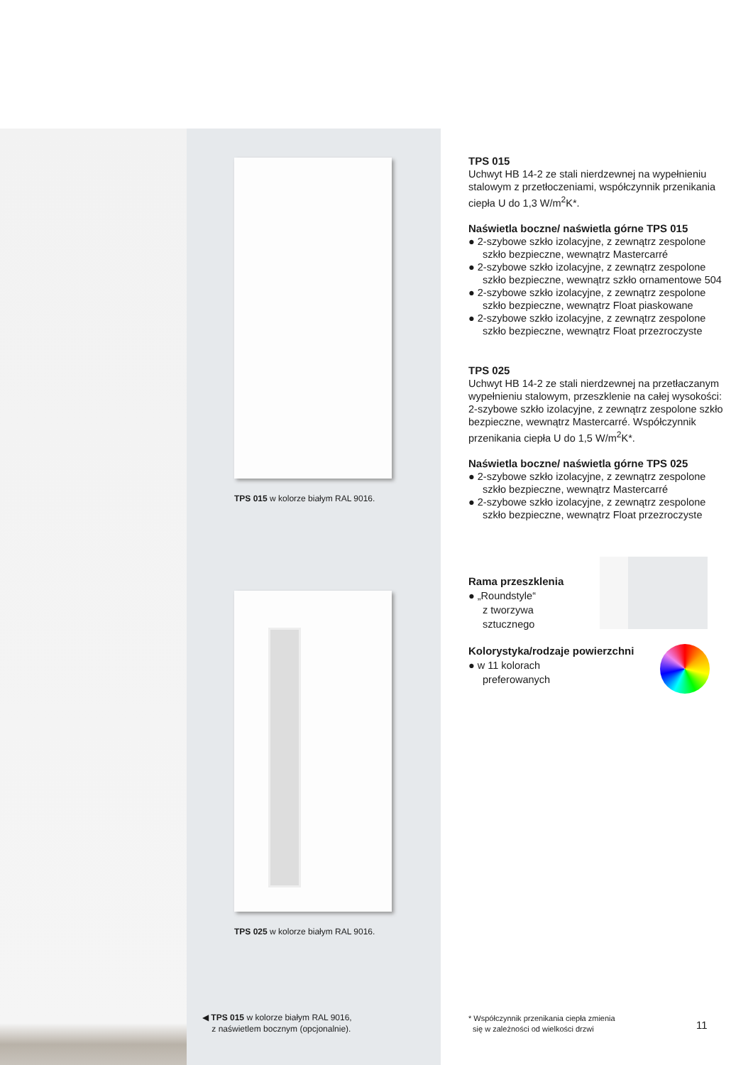TPS 015 w kolorze białym RAL 9016.
TPS 025 w kolorze białym RAL 9016.
◀ TPS 015 w kolorze białym RAL 9016,
z naświetlem bocznym (opcjonalnie).
TPS 015
Uchwyt HB 14-2 ze stali nierdzewnej na wypełnieniu stalowym z przetłoczeniami, współczynnik przenikania ciepła U do 1,3 W/m<sup>2</sup>K*.
Naświetla boczne/ naświetla górne TPS 015
● 2-szybowe szkło izolacyjne, z zewnątrz zespolone szkło bezpieczne, wewnątrz Mastercarré
● 2-szybowe szkło izolacyjne, z zewnątrz zespolone szkło bezpieczne, wewnątrz szkło ornamentowe 504
● 2-szybowe szkło izolacyjne, z zewnątrz zespolone szkło bezpieczne, wewnątrz Float piaskowane
● 2-szybowe szkło izolacyjne, z zewnątrz zespolone szkło bezpieczne, wewnątrz Float przezroczyste
TPS 025
Uchwyt HB 14-2 ze stali nierdzewnej na przetłaczanym wypełnieniu stalowym, przeszklenie na całej wysokości: 2-szybowe szkło izolacyjne, z zewnątrz zespolone szkło bezpieczne, wewnątrz Mastercarré. Współczynnik przenikania ciepła U do 1,5 W/m<sup>2</sup>K*.
Naświetla boczne/ naświetla górne TPS 025
● 2-szybowe szkło izolacyjne, z zewnątrz zespolone szkło bezpieczne, wewnątrz Mastercarré
● 2-szybowe szkło izolacyjne, z zewnątrz zespolone szkło bezpieczne, wewnątrz Float przezroczyste
Rama przeszklenia
● „Roundstyle“
z tworzywa
sztucznego
Kolorystyka/rodzaje powierzchni
● w 11 kolorach
preferowanych
* Współczynnik przenikania ciepła zmienia
się w zależności od wielkości drzwi
11